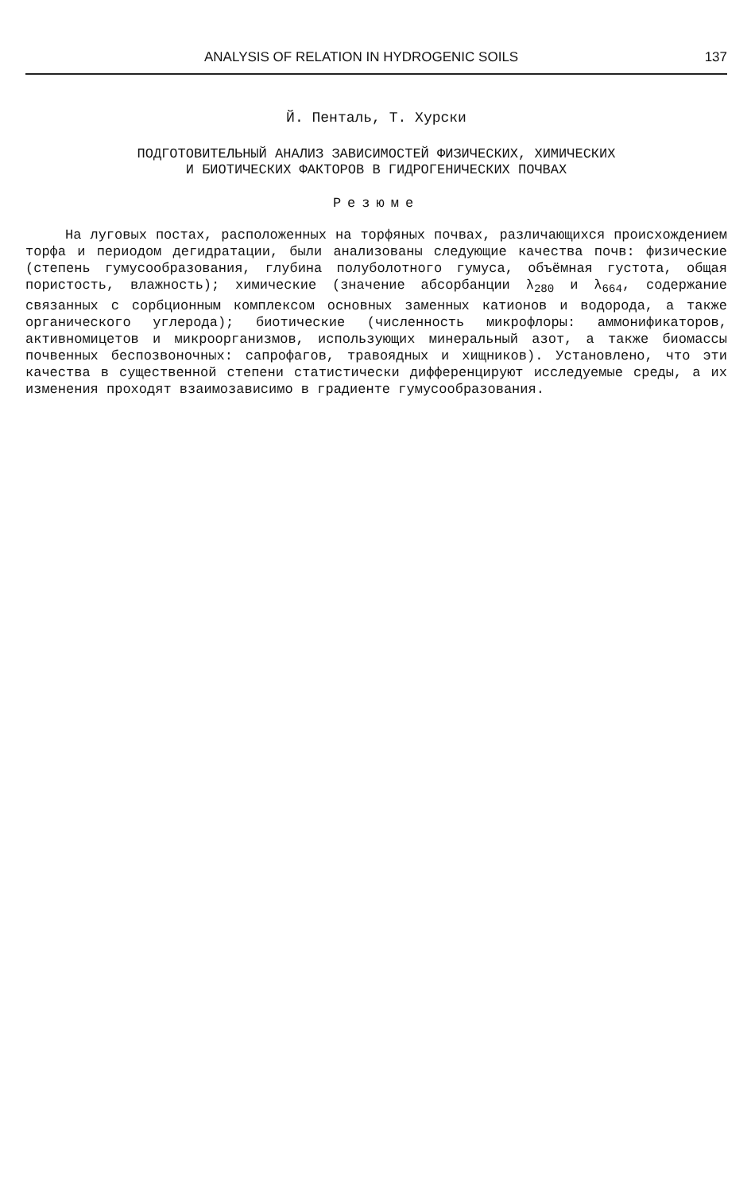ANALYSIS OF RELATION IN HYDROGENIC SOILS 137
Й. Пенталь, Т. Хурски
ПОДГОТОВИТЕЛЬНЫЙ АНАЛИЗ ЗАВИСИМОСТЕЙ ФИЗИЧЕСКИХ, ХИМИЧЕСКИХ
И БИОТИЧЕСКИХ ФАКТОРОВ В ГИДРОГЕНИЧЕСКИХ ПОЧВАХ
Резюме
На луговых постах, расположенных на торфяных почвах, различающихся происхождением торфа и периодом дегидратации, были анализованы следующие качества почв: физические (степень гумусообразования, глубина полуболотного гумуса, объёмная густота, общая пористость, влажность); химические (значение абсорбанции λ<sub>280</sub> и λ<sub>664</sub>, содержание связанных с сорбционным комплексом основных заменных катионов и водорода, а также органического углерода); биотические (численность микрофлоры: аммонификаторов, активномицетов и микроорганизмов, использующих минеральный азот, а также биомассы почвенных беспозвоночных: сапрофагов, травоядных и хищников). Установлено, что эти качества в существенной степени статистически дифференцируют исследуемые среды, а их изменения проходят взаимозависимо в градиенте гумусообразования.